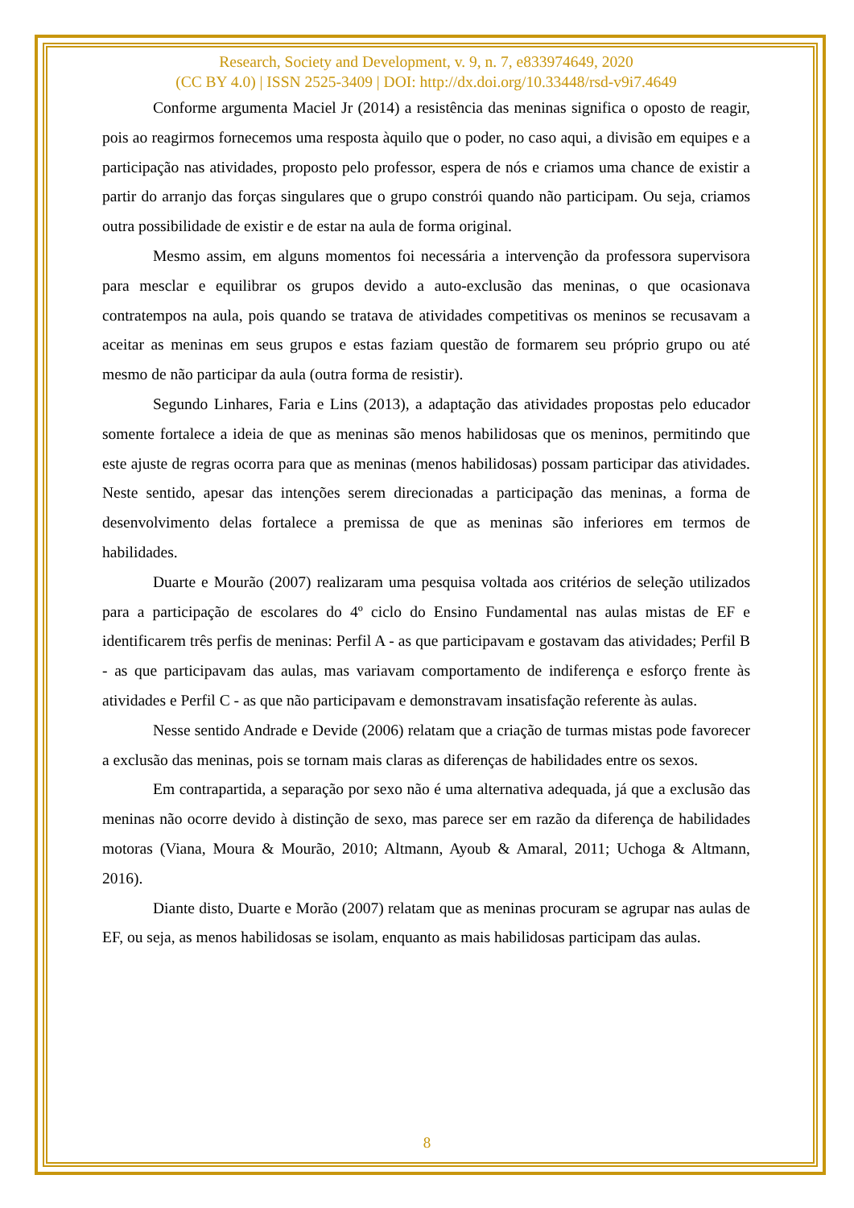Research, Society and Development, v. 9, n. 7, e833974649, 2020
(CC BY 4.0) | ISSN 2525-3409 | DOI: http://dx.doi.org/10.33448/rsd-v9i7.4649
Conforme argumenta Maciel Jr (2014) a resistência das meninas significa o oposto de reagir, pois ao reagirmos fornecemos uma resposta àquilo que o poder, no caso aqui, a divisão em equipes e a participação nas atividades, proposto pelo professor, espera de nós e criamos uma chance de existir a partir do arranjo das forças singulares que o grupo constrói quando não participam. Ou seja, criamos outra possibilidade de existir e de estar na aula de forma original.
Mesmo assim, em alguns momentos foi necessária a intervenção da professora supervisora para mesclar e equilibrar os grupos devido a auto-exclusão das meninas, o que ocasionava contratempos na aula, pois quando se tratava de atividades competitivas os meninos se recusavam a aceitar as meninas em seus grupos e estas faziam questão de formarem seu próprio grupo ou até mesmo de não participar da aula (outra forma de resistir).
Segundo Linhares, Faria e Lins (2013), a adaptação das atividades propostas pelo educador somente fortalece a ideia de que as meninas são menos habilidosas que os meninos, permitindo que este ajuste de regras ocorra para que as meninas (menos habilidosas) possam participar das atividades. Neste sentido, apesar das intenções serem direcionadas a participação das meninas, a forma de desenvolvimento delas fortalece a premissa de que as meninas são inferiores em termos de habilidades.
Duarte e Mourão (2007) realizaram uma pesquisa voltada aos critérios de seleção utilizados para a participação de escolares do 4º ciclo do Ensino Fundamental nas aulas mistas de EF e identificarem três perfis de meninas: Perfil A - as que participavam e gostavam das atividades; Perfil B - as que participavam das aulas, mas variavam comportamento de indiferença e esforço frente às atividades e Perfil C - as que não participavam e demonstravam insatisfação referente às aulas.
Nesse sentido Andrade e Devide (2006) relatam que a criação de turmas mistas pode favorecer a exclusão das meninas, pois se tornam mais claras as diferenças de habilidades entre os sexos.
Em contrapartida, a separação por sexo não é uma alternativa adequada, já que a exclusão das meninas não ocorre devido à distinção de sexo, mas parece ser em razão da diferença de habilidades motoras (Viana, Moura & Mourão, 2010; Altmann, Ayoub & Amaral, 2011; Uchoga & Altmann, 2016).
Diante disto, Duarte e Morão (2007) relatam que as meninas procuram se agrupar nas aulas de EF, ou seja, as menos habilidosas se isolam, enquanto as mais habilidosas participam das aulas.
8